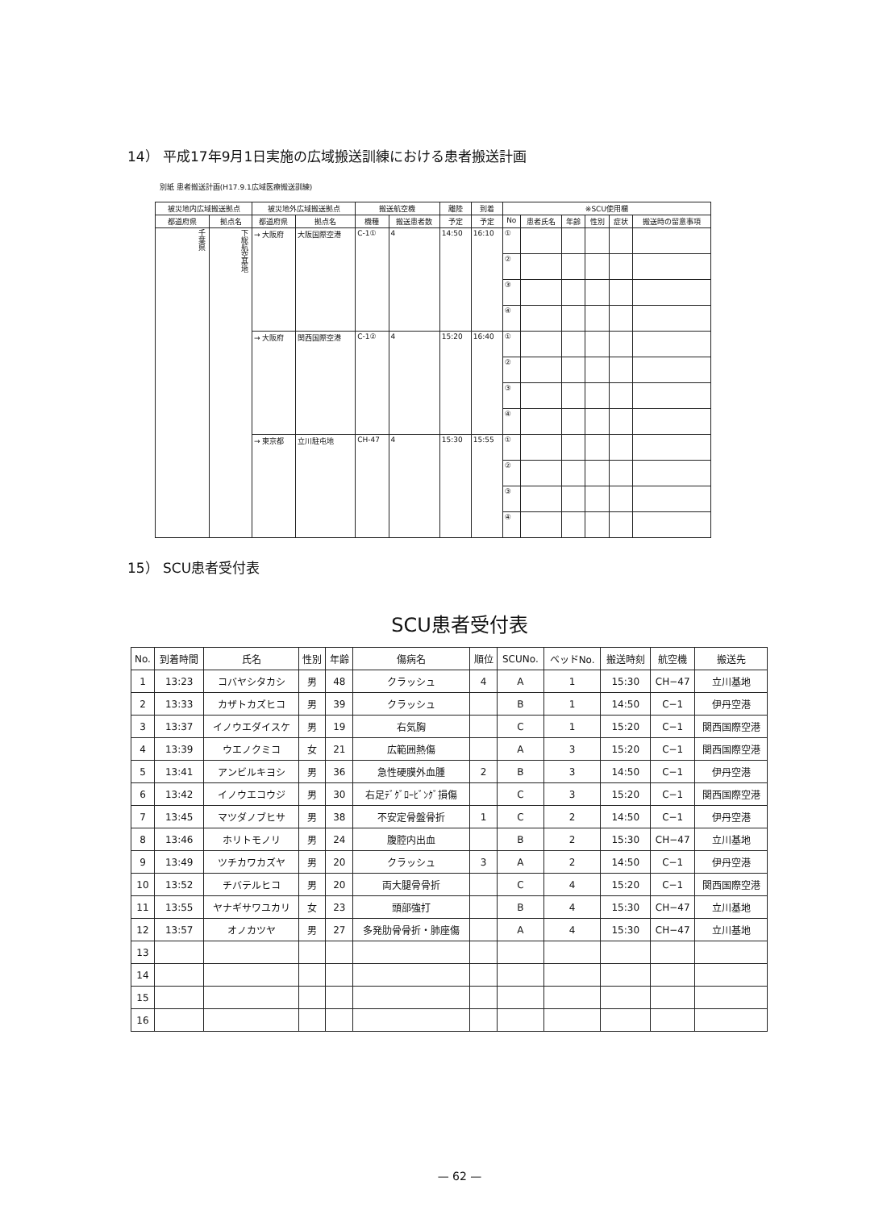14） 平成17年9月1日実施の広域搬送訓練における患者搬送計画
別紙 患者搬送計画(H17.9.1広域医療搬送訓練)
| 被災地内広域搬送拠点 | | 被災地外広域搬送拠点 | | 搬送航空機 | | 離陸 | 到着 | ※SCU使用欄 | | | | | |
| --- | --- | --- | --- | --- | --- | --- | --- | --- | --- | --- | --- | --- | --- |
| 都道府県 | 拠点名 | 都道府県 | 拠点名 | 機種 | 搬送患者数 | 予定 | 予定 | No | 患者氏名 | 年齢 | 性別 | 症状 | 搬送時の留意事項 |
| 千葉県 | 下総航空基地 | → 大阪府 | 大阪国際空港 | C-1① | 4 | 14:50 | 16:10 | ① | | | | | |
| | | | | | | | | ② | | | | | |
| | | | | | | | | ③ | | | | | |
| | | | | | | | | ④ | | | | | |
| | | → 大阪府 | 関西国際空港 | C-1② | 4 | 15:20 | 16:40 | ① | | | | | |
| | | | | | | | | ② | | | | | |
| | | | | | | | | ③ | | | | | |
| | | | | | | | | ④ | | | | | |
| | | → 東京都 | 立川駐屯地 | CH-47 | 4 | 15:30 | 15:55 | ① | | | | | |
| | | | | | | | | ② | | | | | |
| | | | | | | | | ③ | | | | | |
| | | | | | | | | ④ | | | | | |
15） SCU患者受付表
SCU患者受付表
| No. | 到着時間 | 氏名 | 性別 | 年齢 | 傷病名 | 順位 | SCUNo. | ベッドNo. | 搬送時刻 | 航空機 | 搬送先 |
| --- | --- | --- | --- | --- | --- | --- | --- | --- | --- | --- | --- |
| 1 | 13:23 | コバヤシタカシ | 男 | 48 | クラッシュ | 4 | A | 1 | 15:30 | CH−47 | 立川基地 |
| 2 | 13:33 | カザトカズヒコ | 男 | 39 | クラッシュ | | B | 1 | 14:50 | C−1 | 伊丹空港 |
| 3 | 13:37 | イノウエダイスケ | 男 | 19 | 右気胸 | | C | 1 | 15:20 | C−1 | 関西国際空港 |
| 4 | 13:39 | ウエノクミコ | 女 | 21 | 広範囲熱傷 | | A | 3 | 15:20 | C−1 | 関西国際空港 |
| 5 | 13:41 | アンビルキヨシ | 男 | 36 | 急性硬膜外血腫 | 2 | B | 3 | 14:50 | C−1 | 伊丹空港 |
| 6 | 13:42 | イノウエコウジ | 男 | 30 | 右足ﾃﾞｸﾞﾛｰﾋﾞﾝｸﾞ損傷 | | C | 3 | 15:20 | C−1 | 関西国際空港 |
| 7 | 13:45 | マツダノブヒサ | 男 | 38 | 不安定骨盤骨折 | 1 | C | 2 | 14:50 | C−1 | 伊丹空港 |
| 8 | 13:46 | ホリトモノリ | 男 | 24 | 腹腔内出血 | | B | 2 | 15:30 | CH−47 | 立川基地 |
| 9 | 13:49 | ツチカワカズヤ | 男 | 20 | クラッシュ | 3 | A | 2 | 14:50 | C−1 | 伊丹空港 |
| 10 | 13:52 | チバテルヒコ | 男 | 20 | 両大腿骨骨折 | | C | 4 | 15:20 | C−1 | 関西国際空港 |
| 11 | 13:55 | ヤナギサワユカリ | 女 | 23 | 頭部強打 | | B | 4 | 15:30 | CH−47 | 立川基地 |
| 12 | 13:57 | オノカツヤ | 男 | 27 | 多発肋骨骨折・肺座傷 | | A | 4 | 15:30 | CH−47 | 立川基地 |
| 13 | | | | | | | | | | | |
| 14 | | | | | | | | | | | |
| 15 | | | | | | | | | | | |
| 16 | | | | | | | | | | | |
— 62 —